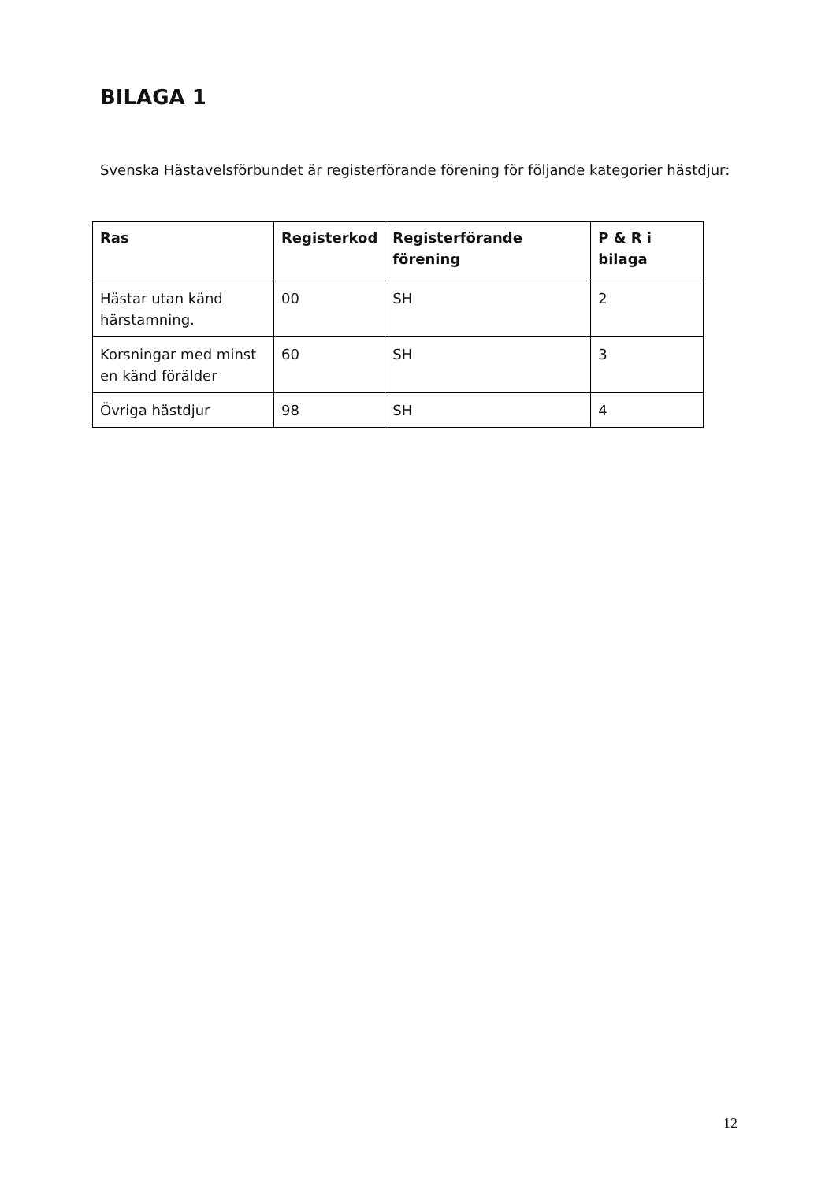BILAGA 1
Svenska Hästavelsförbundet är registerförande förening för följande kategorier hästdjur:
| Ras | Registerkod | Registerförande förening | P & R i bilaga |
| --- | --- | --- | --- |
| Hästar utan känd härstamning. | 00 | SH | 2 |
| Korsningar med minst en känd förälder | 60 | SH | 3 |
| Övriga hästdjur | 98 | SH | 4 |
12